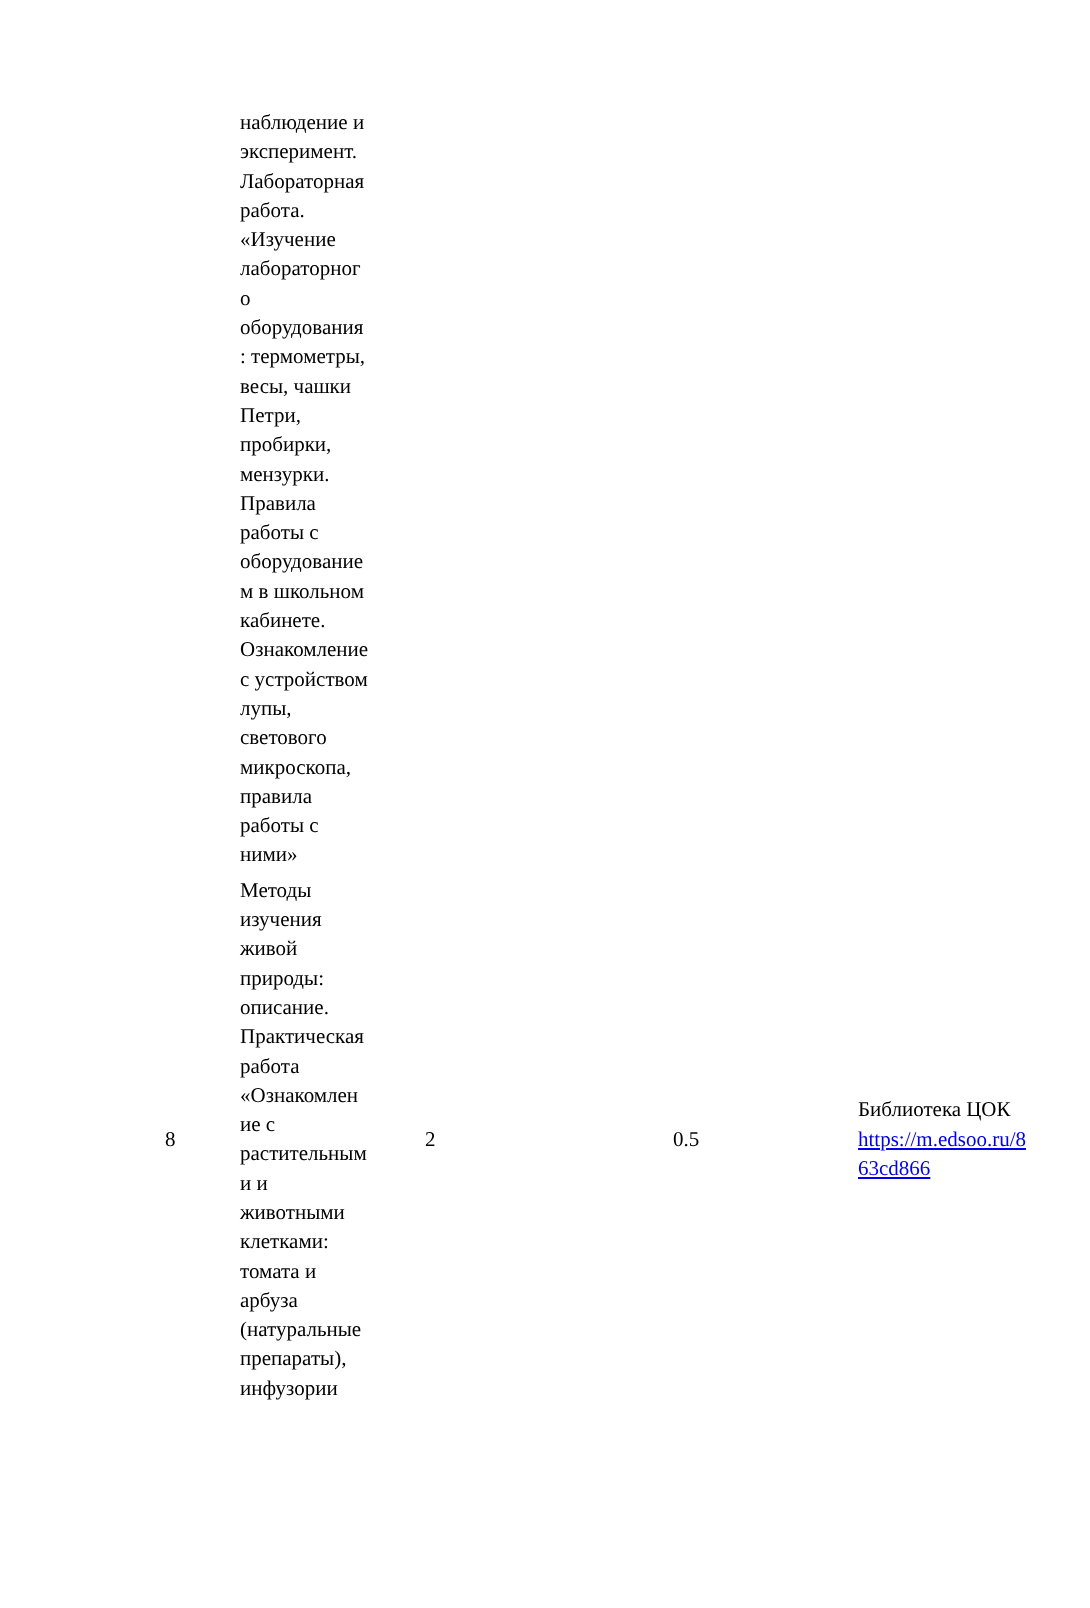| | наблюдение и эксперимент. Лабораторная работа. «Изучение лабораторног о оборудования : термометры, весы, чашки Петри, пробирки, мензурки. Правила работы с оборудование м в школьном кабинете. Ознакомление с устройством лупы, светового микроскопа, правила работы с ними» | | | |
| 8 | Методы изучения живой природы: описание. Практическая работа «Ознакомлен ие с растительным и и животными клетками: томата и арбуза (натуральные препараты), инфузории | 2 | 0.5 | Библиотека ЦОК https://m.edsoo.ru/8 63cd866 |